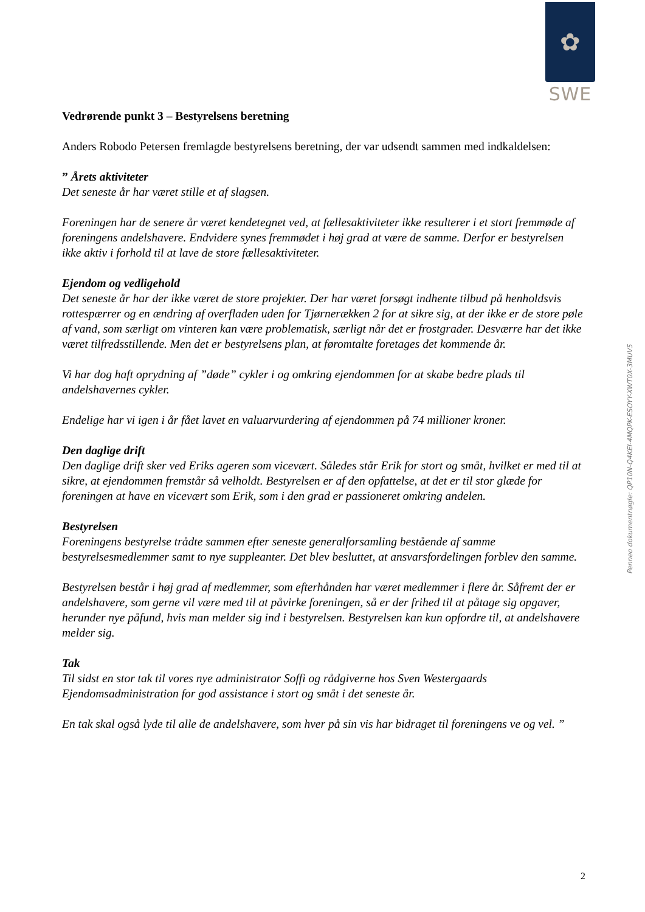✿
SWE
Penneo dokumentnøgle: QP10N-Q4KEI-4MQPK-ESOYY-XWT0X-3MUV5
Vedrørende punkt 3 – Bestyrelsens beretning
Anders Robodo Petersen fremlagde bestyrelsens beretning, der var udsendt sammen med indkaldelsen:
” Årets aktiviteter
Det seneste år har været stille et af slagsen.
Foreningen har de senere år været kendetegnet ved, at fællesaktiviteter ikke resulterer i et stort fremmøde af foreningens andelshavere. Endvidere synes fremmødet i høj grad at være de samme. Derfor er bestyrelsen ikke aktiv i forhold til at lave de store fællesaktiviteter.
Ejendom og vedligehold
Det seneste år har der ikke været de store projekter. Der har været forsøgt indhente tilbud på henholdsvis rottespærrer og en ændring af overfladen uden for Tjørnerækken 2 for at sikre sig, at der ikke er de store pøle af vand, som særligt om vinteren kan være problematisk, særligt når det er frostgrader. Desværre har det ikke været tilfredsstillende. Men det er bestyrelsens plan, at føromtalte foretages det kommende år.
Vi har dog haft oprydning af ”døde” cykler i og omkring ejendommen for at skabe bedre plads til andelshavernes cykler.
Endelige har vi igen i år fået lavet en valuarvurdering af ejendommen på 74 millioner kroner.
Den daglige drift
Den daglige drift sker ved Eriks ageren som vicevært. Således står Erik for stort og småt, hvilket er med til at sikre, at ejendommen fremstår så velholdt. Bestyrelsen er af den opfattelse, at det er til stor glæde for foreningen at have en vicevært som Erik, som i den grad er passioneret omkring andelen.
Bestyrelsen
Foreningens bestyrelse trådte sammen efter seneste generalforsamling bestående af samme bestyrelsesmedlemmer samt to nye suppleanter. Det blev besluttet, at ansvarsfordelingen forblev den samme.
Bestyrelsen består i høj grad af medlemmer, som efterhånden har været medlemmer i flere år. Såfremt der er andelshavere, som gerne vil være med til at påvirke foreningen, så er der frihed til at påtage sig opgaver, herunder nye påfund, hvis man melder sig ind i bestyrelsen. Bestyrelsen kan kun opfordre til, at andelshavere melder sig.
Tak
Til sidst en stor tak til vores nye administrator Soffi og rådgiverne hos Sven Westergaards Ejendomsadministration for god assistance i stort og småt i det seneste år.
En tak skal også lyde til alle de andelshavere, som hver på sin vis har bidraget til foreningens ve og vel. ”
2